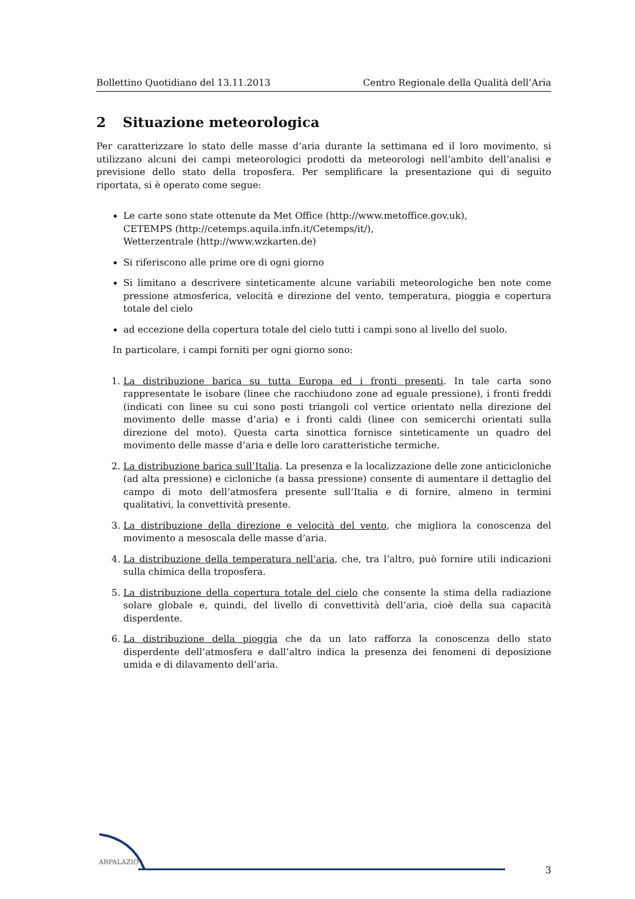Bollettino Quotidiano del 13.11.2013 Centro Regionale della Qualità dell’Aria
2 Situazione meteorologica
Per caratterizzare lo stato delle masse d’aria durante la settimana ed il loro movimento, si utilizzano alcuni dei campi meteorologici prodotti da meteorologi nell’ambito dell’analisi e previsione dello stato della troposfera. Per semplificare la presentazione qui di seguito riportata, si è operato come segue:
Le carte sono state ottenute da Met Office (http://www.metoffice.gov.uk),
CETEMPS (http://cetemps.aquila.infn.it/Cetemps/it/),
Wetterzentrale (http://www.wzkarten.de)
Si riferiscono alle prime ore di ogni giorno
Si limitano a descrivere sinteticamente alcune variabili meteorologiche ben note come pressione atmosferica, velocità e direzione del vento, temperatura, pioggia e copertura totale del cielo
ad eccezione della copertura totale del cielo tutti i campi sono al livello del suolo.
In particolare, i campi forniti per ogni giorno sono:
1. La distribuzione barica su tutta Europa ed i fronti presenti. In tale carta sono rappresentate le isobare (linee che racchiudono zone ad eguale pressione), i fronti freddi (indicati con linee su cui sono posti triangoli col vertice orientato nella direzione del movimento delle masse d’aria) e i fronti caldi (linee con semicerchi orientati sulla direzione del moto). Questa carta sinottica fornisce sinteticamente un quadro del movimento delle masse d’aria e delle loro caratteristiche termiche.
2. La distribuzione barica sull’Italia. La presenza e la localizzazione delle zone anticicloniche (ad alta pressione) e cicloniche (a bassa pressione) consente di aumentare il dettaglio del campo di moto dell’atmosfera presente sull’Italia e di fornire, almeno in termini qualitativi, la convettività presente.
3. La distribuzione della direzione e velocità del vento, che migliora la conoscenza del movimento a mesoscala delle masse d’aria.
4. La distribuzione della temperatura nell’aria, che, tra l’altro, può fornire utili indicazioni sulla chimica della troposfera.
5. La distribuzione della copertura totale del cielo che consente la stima della radiazione solare globale e, quindi, del livello di convettività dell’aria, cioè della sua capacità disperdente.
6. La distribuzione della pioggia che da un lato rafforza la conoscenza dello stato disperdente dell’atmosfera e dall’altro indica la presenza dei fenomeni di deposizione umida e di dilavamento dell’aria.
ARPALAZIO
3